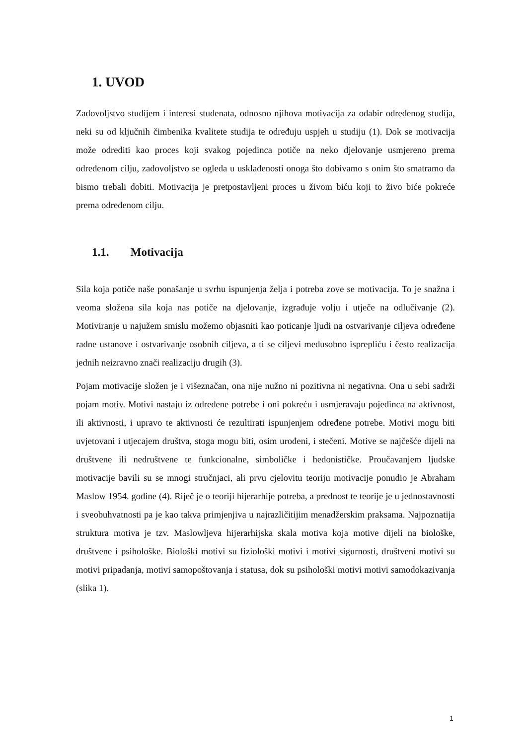1. UVOD
Zadovoljstvo studijem i interesi studenata, odnosno njihova motivacija za odabir određenog studija, neki su od ključnih čimbenika kvalitete studija te određuju uspjeh u studiju (1). Dok se motivacija može odrediti kao proces koji svakog pojedinca potiče na neko djelovanje usmjereno prema određenom cilju, zadovoljstvo se ogleda u usklađenosti onoga što dobivamo s onim što smatramo da bismo trebali dobiti. Motivacija je pretpostavljeni proces u živom biću koji to živo biće pokreće prema određenom cilju.
1.1. Motivacija
Sila koja potiče naše ponašanje u svrhu ispunjenja želja i potreba zove se motivacija. To je snažna i veoma složena sila koja nas potiče na djelovanje, izgrađuje volju i utječe na odlučivanje (2). Motiviranje u najužem smislu možemo objasniti kao poticanje ljudi na ostvarivanje ciljeva određene radne ustanove i ostvarivanje osobnih ciljeva, a ti se ciljevi međusobno isprepliću i često realizacija jednih neizravno znači realizaciju drugih (3).
Pojam motivacije složen je i višeznačan, ona nije nužno ni pozitivna ni negativna. Ona u sebi sadrži pojam motiv. Motivi nastaju iz određene potrebe i oni pokreću i usmjeravaju pojedinca na aktivnost, ili aktivnosti, i upravo te aktivnosti će rezultirati ispunjenjem određene potrebe. Motivi mogu biti uvjetovani i utjecajem društva, stoga mogu biti, osim urođeni, i stečeni. Motive se najčešće dijeli na društvene ili nedruštvene te funkcionalne, simboličke i hedonističke. Proučavanjem ljudske motivacije bavili su se mnogi stručnjaci, ali prvu cjelovitu teoriju motivacije ponudio je Abraham Maslow 1954. godine (4). Riječ je o teoriji hijerarhije potreba, a prednost te teorije je u jednostavnosti i sveobuhvatnosti pa je kao takva primjenjiva u najrazličitijim menadžerskim praksama. Najpoznatija struktura motiva je tzv. Maslowljeva hijerarhijska skala motiva koja motive dijeli na biološke, društvene i psihološke. Biološki motivi su fiziološki motivi i motivi sigurnosti, društveni motivi su motivi pripadanja, motivi samopoštovanja i statusa, dok su psihološki motivi motivi samodokazivanja (slika 1).
1